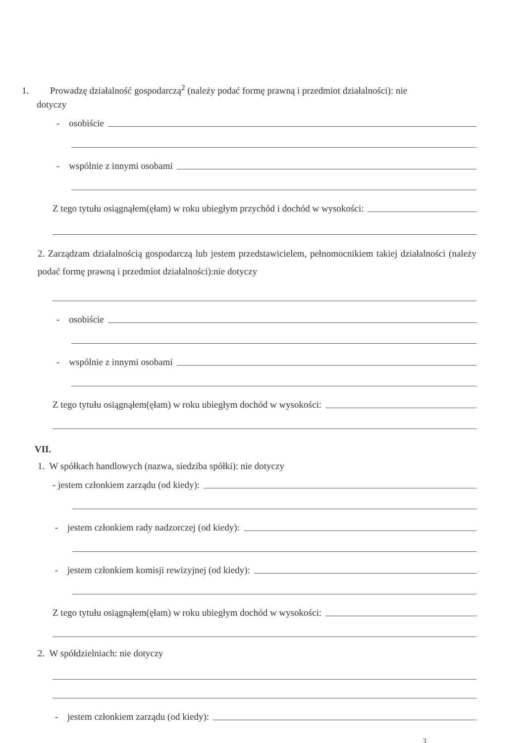1. Prowadzę działalność gospodarczą<sup>2</sup> (należy podać formę prawną i przedmiot działalności): nie
dotyczy
- osobiście
- wspólnie z innymi osobami
Z tego tytułu osiągnąłem(ęłam) w roku ubiegłym przychód i dochód w wysokości:
2. Zarządzam działalnością gospodarczą lub jestem przedstawicielem, pełnomocnikiem takiej działalności (należy podać formę prawną i przedmiot działalności):nie dotyczy
- osobiście
- wspólnie z innymi osobami
Z tego tytułu osiągnąłem(ęłam) w roku ubiegłym dochód w wysokości:
VII.
1. W spółkach handlowych (nazwa, siedziba spółki): nie dotyczy
- jestem członkiem zarządu (od kiedy):
- jestem członkiem rady nadzorczej (od kiedy):
- jestem członkiem komisji rewizyjnej (od kiedy):
Z tego tytułu osiągnąłem(ęłam) w roku ubiegłym dochód w wysokości:
2. W spółdzielniach: nie dotyczy
- jestem członkiem zarządu (od kiedy):
3